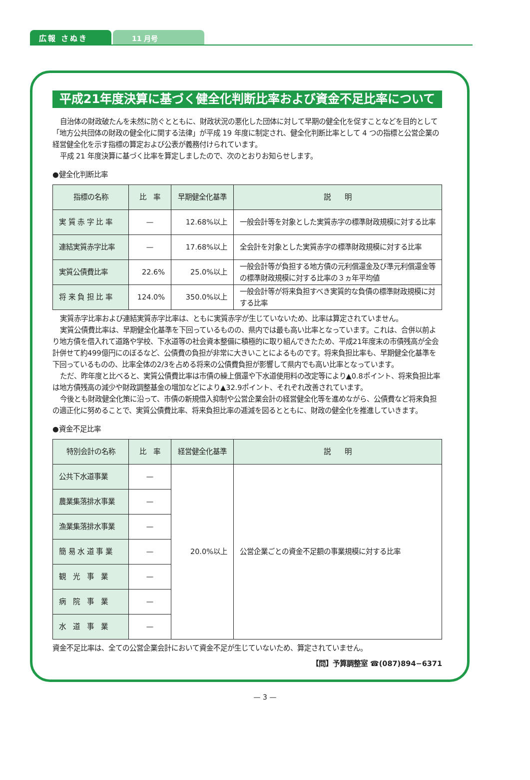広報 さぬき 11 月号
平成21年度決算に基づく健全化判断比率および資金不足比率について
自治体の財政破たんを未然に防ぐとともに、財政状況の悪化した団体に対して早期の健全化を促すことなどを目的として「地方公共団体の財政の健全化に関する法律」が平成 19 年度に制定され、健全化判断比率として 4 つの指標と公営企業の経営健全化を示す指標の算定および公表が義務付けられています。
平成 21 年度決算に基づく比率を算定しましたので、次のとおりお知らせします。
●健全化判断比率
| 指標の名称 | 比 率 | 早期健全化基準 | 説 明 |
| --- | --- | --- | --- |
| 実 質 赤 字 比 率 | — | 12.68%以上 | 一般会計等を対象とした実質赤字の標準財政規模に対する比率 |
| 連結実質赤字比率 | — | 17.68%以上 | 全会計を対象とした実質赤字の標準財政規模に対する比率 |
| 実質公債費比率 | 22.6% | 25.0%以上 | 一般会計等が負担する地方債の元利償還金及び準元利償還金等の標準財政規模に対する比率の３ヵ年平均値 |
| 将 来 負 担 比 率 | 124.0% | 350.0%以上 | 一般会計等が将来負担すべき実質的な負債の標準財政規模に対する比率 |
実質赤字比率および連結実質赤字比率は、ともに実質赤字が生じていないため、比率は算定されていません。
実質公債費比率は、早期健全化基準を下回っているものの、県内では最も高い比率となっています。これは、合併以前より地方債を借入れて道路や学校、下水道等の社会資本整備に積極的に取り組んできたため、平成21年度末の市債残高が全会計併せて約499億円にのぼるなど、公債費の負担が非常に大きいことによるものです。将来負担比率も、早期健全化基準を下回っているものの、比率全体の2/3を占める将来の公債費負担が影響して県内でも高い比率となっています。
ただ、昨年度と比べると、実質公債費比率は市債の繰上償還や下水道使用料の改定等により▲0.8ポイント、将来負担比率は地方債残高の減少や財政調整基金の増加などにより▲32.9ポイント、それぞれ改善されています。
今後とも財政健全化策に沿って、市債の新規借入抑制や公営企業会計の経営健全化等を進めながら、公債費など将来負担の適正化に努めることで、実質公債費比率、将来負担比率の逓減を図るとともに、財政の健全化を推進していきます。
●資金不足比率
| 特別会計の名称 | 比 率 | 経営健全化基準 | 説 明 |
| --- | --- | --- | --- |
| 公共下水道事業 | — | 20.0%以上 | 公営企業ごとの資金不足額の事業規模に対する比率 |
| 農業集落排水事業 | — | | |
| 漁業集落排水事業 | — | | |
| 簡 易 水 道 事 業 | — | | |
| 観 光 事 業 | — | | |
| 病 院 事 業 | — | | |
| 水 道 事 業 | — | | |
資金不足比率は、全ての公営企業会計において資金不足が生じていないため、算定されていません。
【問】予算調整室 ☎(087)894−6371
— 3 —